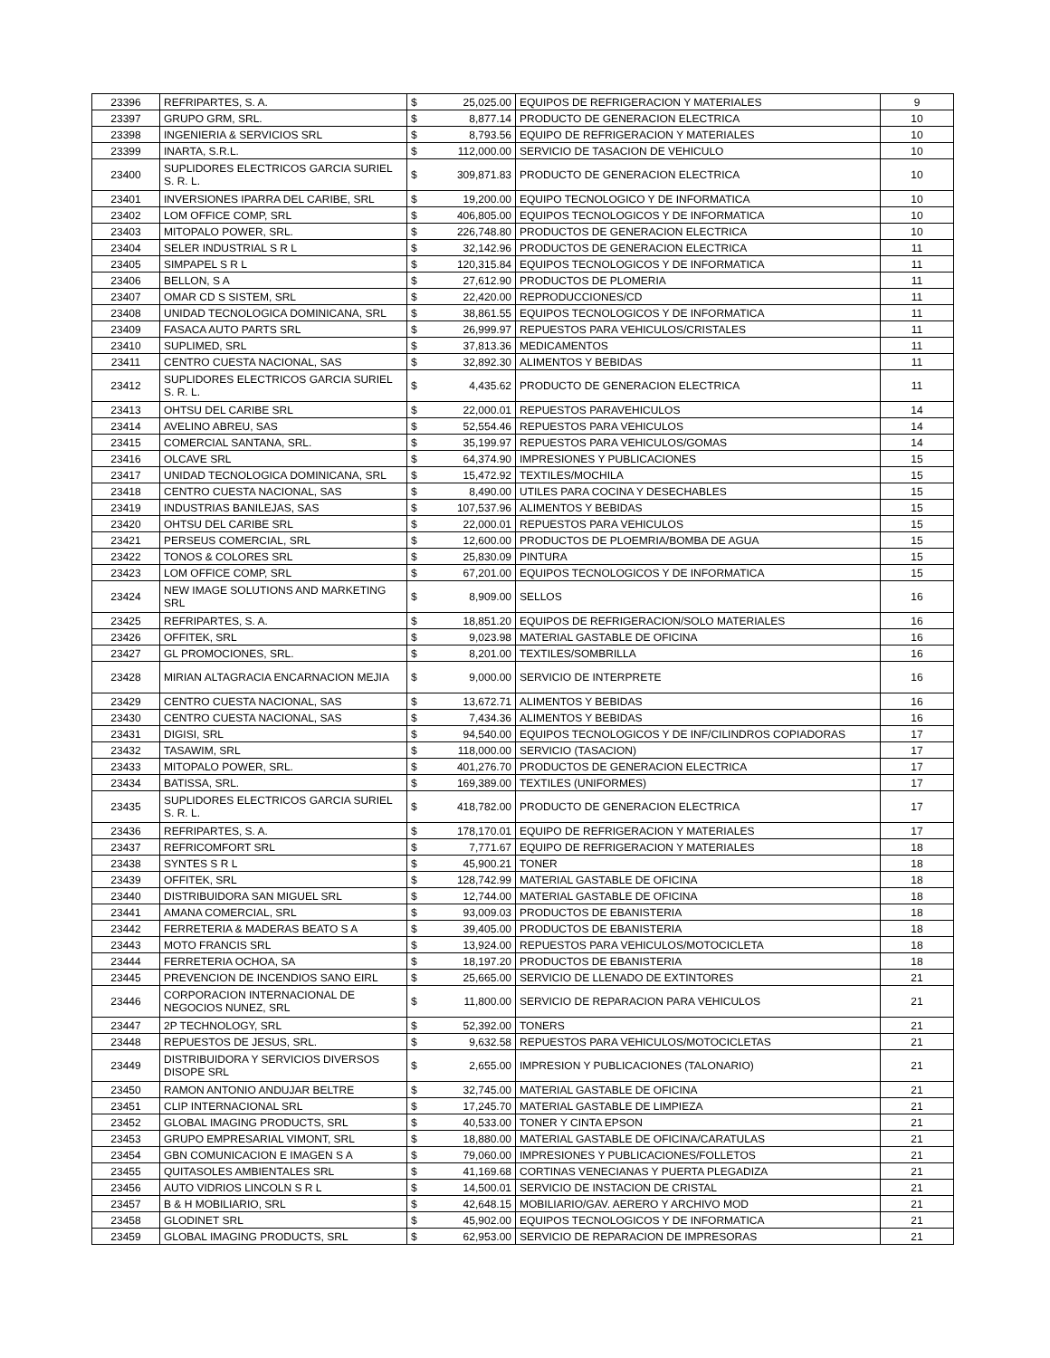| 23396 | REFRIPARTES, S. A. | $ | 25,025.00 | EQUIPOS DE REFRIGERACION Y MATERIALES | 9 |
| 23397 | GRUPO GRM, SRL. | $ | 8,877.14 | PRODUCTO DE GENERACION ELECTRICA | 10 |
| 23398 | INGENIERIA & SERVICIOS SRL | $ | 8,793.56 | EQUIPO DE REFRIGERACION Y MATERIALES | 10 |
| 23399 | INARTA, S.R.L. | $ | 112,000.00 | SERVICIO DE TASACION DE VEHICULO | 10 |
| 23400 | SUPLIDORES ELECTRICOS GARCIA SURIEL S. R. L. | $ | 309,871.83 | PRODUCTO DE GENERACION ELECTRICA | 10 |
| 23401 | INVERSIONES IPARRA DEL CARIBE, SRL | $ | 19,200.00 | EQUIPO TECNOLOGICO Y DE INFORMATICA | 10 |
| 23402 | LOM OFFICE COMP, SRL | $ | 406,805.00 | EQUIPOS TECNOLOGICOS Y DE INFORMATICA | 10 |
| 23403 | MITOPALO POWER, SRL. | $ | 226,748.80 | PRODUCTOS DE GENERACION ELECTRICA | 10 |
| 23404 | SELER INDUSTRIAL S R L | $ | 32,142.96 | PRODUCTOS DE GENERACION ELECTRICA | 11 |
| 23405 | SIMPAPEL S R L | $ | 120,315.84 | EQUIPOS TECNOLOGICOS Y DE INFORMATICA | 11 |
| 23406 | BELLON, S A | $ | 27,612.90 | PRODUCTOS DE PLOMERIA | 11 |
| 23407 | OMAR CD S SISTEM, SRL | $ | 22,420.00 | REPRODUCCIONES/CD | 11 |
| 23408 | UNIDAD TECNOLOGICA DOMINICANA, SRL | $ | 38,861.55 | EQUIPOS TECNOLOGICOS Y DE INFORMATICA | 11 |
| 23409 | FASACA AUTO PARTS SRL | $ | 26,999.97 | REPUESTOS PARA VEHICULOS/CRISTALES | 11 |
| 23410 | SUPLIMED, SRL | $ | 37,813.36 | MEDICAMENTOS | 11 |
| 23411 | CENTRO CUESTA NACIONAL, SAS | $ | 32,892.30 | ALIMENTOS Y BEBIDAS | 11 |
| 23412 | SUPLIDORES ELECTRICOS GARCIA SURIEL S. R. L. | $ | 4,435.62 | PRODUCTO DE GENERACION ELECTRICA | 11 |
| 23413 | OHTSU DEL CARIBE SRL | $ | 22,000.01 | REPUESTOS PARAVEHICULOS | 14 |
| 23414 | AVELINO ABREU, SAS | $ | 52,554.46 | REPUESTOS PARA VEHICULOS | 14 |
| 23415 | COMERCIAL SANTANA, SRL. | $ | 35,199.97 | REPUESTOS PARA VEHICULOS/GOMAS | 14 |
| 23416 | OLCAVE SRL | $ | 64,374.90 | IMPRESIONES Y PUBLICACIONES | 15 |
| 23417 | UNIDAD TECNOLOGICA DOMINICANA, SRL | $ | 15,472.92 | TEXTILES/MOCHILA | 15 |
| 23418 | CENTRO CUESTA NACIONAL, SAS | $ | 8,490.00 | UTILES PARA COCINA Y DESECHABLES | 15 |
| 23419 | INDUSTRIAS BANILEJAS, SAS | $ | 107,537.96 | ALIMENTOS Y BEBIDAS | 15 |
| 23420 | OHTSU DEL CARIBE SRL | $ | 22,000.01 | REPUESTOS PARA VEHICULOS | 15 |
| 23421 | PERSEUS COMERCIAL, SRL | $ | 12,600.00 | PRODUCTOS DE PLOEMRIA/BOMBA DE AGUA | 15 |
| 23422 | TONOS & COLORES SRL | $ | 25,830.09 | PINTURA | 15 |
| 23423 | LOM OFFICE COMP, SRL | $ | 67,201.00 | EQUIPOS TECNOLOGICOS Y DE INFORMATICA | 15 |
| 23424 | NEW IMAGE SOLUTIONS AND MARKETING SRL | $ | 8,909.00 | SELLOS | 16 |
| 23425 | REFRIPARTES, S. A. | $ | 18,851.20 | EQUIPOS DE REFRIGERACION/SOLO MATERIALES | 16 |
| 23426 | OFFITEK, SRL | $ | 9,023.98 | MATERIAL GASTABLE DE OFICINA | 16 |
| 23427 | GL PROMOCIONES, SRL. | $ | 8,201.00 | TEXTILES/SOMBRILLA | 16 |
| 23428 | MIRIAN ALTAGRACIA ENCARNACION MEJIA | $ | 9,000.00 | SERVICIO DE INTERPRETE | 16 |
| 23429 | CENTRO CUESTA NACIONAL, SAS | $ | 13,672.71 | ALIMENTOS Y BEBIDAS | 16 |
| 23430 | CENTRO CUESTA NACIONAL, SAS | $ | 7,434.36 | ALIMENTOS Y BEBIDAS | 16 |
| 23431 | DIGISI, SRL | $ | 94,540.00 | EQUIPOS TECNOLOGICOS Y DE INF/CILINDROS COPIADORAS | 17 |
| 23432 | TASAWIM, SRL | $ | 118,000.00 | SERVICIO (TASACION) | 17 |
| 23433 | MITOPALO POWER, SRL. | $ | 401,276.70 | PRODUCTOS DE GENERACION ELECTRICA | 17 |
| 23434 | BATISSA, SRL. | $ | 169,389.00 | TEXTILES (UNIFORMES) | 17 |
| 23435 | SUPLIDORES ELECTRICOS GARCIA SURIEL S. R. L. | $ | 418,782.00 | PRODUCTO DE GENERACION ELECTRICA | 17 |
| 23436 | REFRIPARTES, S. A. | $ | 178,170.01 | EQUIPO DE REFRIGERACION Y MATERIALES | 17 |
| 23437 | REFRICOMFORT SRL | $ | 7,771.67 | EQUIPO DE REFRIGERACION Y MATERIALES | 18 |
| 23438 | SYNTES S R L | $ | 45,900.21 | TONER | 18 |
| 23439 | OFFITEK, SRL | $ | 128,742.99 | MATERIAL GASTABLE DE OFICINA | 18 |
| 23440 | DISTRIBUIDORA SAN MIGUEL SRL | $ | 12,744.00 | MATERIAL GASTABLE DE OFICINA | 18 |
| 23441 | AMANA COMERCIAL, SRL | $ | 93,009.03 | PRODUCTOS DE EBANISTERIA | 18 |
| 23442 | FERRETERIA & MADERAS BEATO S A | $ | 39,405.00 | PRODUCTOS DE EBANISTERIA | 18 |
| 23443 | MOTO FRANCIS SRL | $ | 13,924.00 | REPUESTOS PARA VEHICULOS/MOTOCICLETA | 18 |
| 23444 | FERRETERIA OCHOA, SA | $ | 18,197.20 | PRODUCTOS DE EBANISTERIA | 18 |
| 23445 | PREVENCION DE INCENDIOS SANO EIRL | $ | 25,665.00 | SERVICIO DE LLENADO DE EXTINTORES | 21 |
| 23446 | CORPORACION INTERNACIONAL DE NEGOCIOS NUNEZ, SRL | $ | 11,800.00 | SERVICIO DE REPARACION PARA VEHICULOS | 21 |
| 23447 | 2P TECHNOLOGY, SRL | $ | 52,392.00 | TONERS | 21 |
| 23448 | REPUESTOS DE JESUS, SRL. | $ | 9,632.58 | REPUESTOS PARA VEHICULOS/MOTOCICLETAS | 21 |
| 23449 | DISTRIBUIDORA Y SERVICIOS DIVERSOS DISOPE SRL | $ | 2,655.00 | IMPRESION Y PUBLICACIONES (TALONARIO) | 21 |
| 23450 | RAMON ANTONIO ANDUJAR BELTRE | $ | 32,745.00 | MATERIAL GASTABLE DE OFICINA | 21 |
| 23451 | CLIP INTERNACIONAL SRL | $ | 17,245.70 | MATERIAL GASTABLE DE LIMPIEZA | 21 |
| 23452 | GLOBAL IMAGING PRODUCTS, SRL | $ | 40,533.00 | TONER Y CINTA EPSON | 21 |
| 23453 | GRUPO EMPRESARIAL VIMONT, SRL | $ | 18,880.00 | MATERIAL GASTABLE DE OFICINA/CARATULAS | 21 |
| 23454 | GBN COMUNICACION E IMAGEN S A | $ | 79,060.00 | IMPRESIONES Y PUBLICACIONES/FOLLETOS | 21 |
| 23455 | QUITASOLES AMBIENTALES SRL | $ | 41,169.68 | CORTINAS VENECIANAS Y PUERTA PLEGADIZA | 21 |
| 23456 | AUTO VIDRIOS LINCOLN S R L | $ | 14,500.01 | SERVICIO DE INSTACION DE CRISTAL | 21 |
| 23457 | B & H MOBILIARIO, SRL | $ | 42,648.15 | MOBILIARIO/GAV. AERERO Y ARCHIVO MOD | 21 |
| 23458 | GLODINET SRL | $ | 45,902.00 | EQUIPOS TECNOLOGICOS Y DE INFORMATICA | 21 |
| 23459 | GLOBAL IMAGING PRODUCTS, SRL | $ | 62,953.00 | SERVICIO DE REPARACION DE IMPRESORAS | 21 |